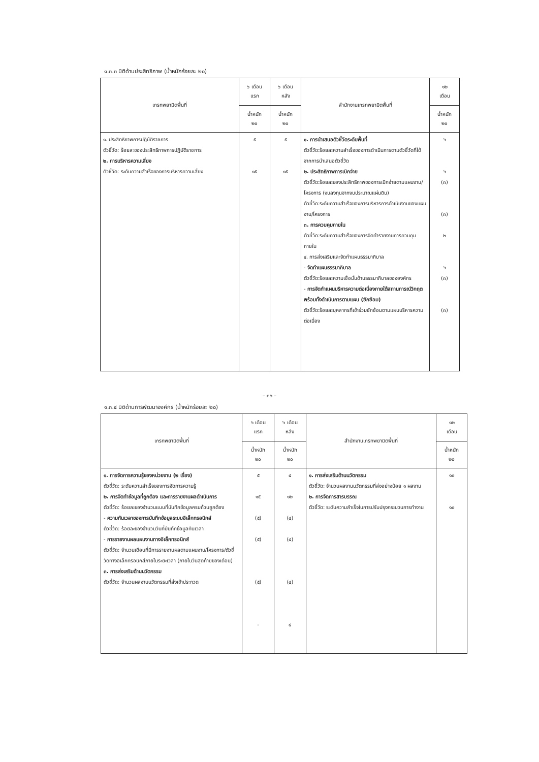๑.๓.๓ มิติด้านประสิทธิภาพ (น้ำหนักร้อยละ ๒๐)
| เกรทพยามิตพื้นที่ | ๖ เดือน แรก | ๖ เดือน หลัง | สำนักงานเกรทพยามิตพื้นที่ | ๑๒ เดือน |
| --- | --- | --- | --- | --- |
| | น้ำหนัก ๒๐ | น้ำหนัก ๒๐ | | น้ำหนัก ๒๐ |
| ๑. ประสิทธิภาพการปฏิบัติราชการ ตัวชี้วัด: ร้อยละของประสิทธิภาพการปฏิบัติราชการ ๒. การบริหารความเสี่ยง ตัวชี้วัด: ระดับความสำเร็จของการบริหารความเสี่ยง | ๕ ๑๕ | ๕ ๑๕ | ๑. การนำเสนอตัวชี้วัดระดับพื้นที่ ตัวชี้วัด:ร้อยละความสำเร็จของการดำเนินการตามตัวชี้วัดที่ได้จากการนำเสนอตัวชี้วัด ๒. ประสิทธิภาพการเบิกจ่าย ตัวชี้วัด:ร้อยละของประสิทธิภาพของการเบิกจ่ายตามแผนงาน/โครงการ (งบลงทุนจากงบประมาณแผ่นดิน) ตัวชี้วัด:ระดับความสำเร็จของการบริหารการดำเนินงานของแผนงาน/โครงการ ๓. การควบคุมภายใน ตัวชี้วัด:ระดับความสำเร็จของการจัดทำรายงานการควบคุมภายใน ๔. การส่งเสริมและจัดทำแผนธรรมาภิบาล - จัดทำแผนธรรมาภิบาล ตัวชี้วัด:ร้อยละความเชื่อมั่นด้านธรรมาภิบาลขององค์กร - การจัดทำแผนบริหารความต่อเนื่องภายใต้สถานการณ์วิกฤต พร้อมทั้งดำเนินการตามแผน (ซักซ้อม) ตัวชี้วัด:ร้อยละบุคลากรที่เข้าร่วมซักซ้อมตามแผนบริหารความต่อเนื่อง | ๖ ๖ (๓) (๓) ๒ ๖ (๓) (๓) |
– ๓๖ –
๑.๓.๔ มิติด้านการพัฒนาองค์กร (น้ำหนักร้อยละ ๒๐)
| เกรทพยามิตพื้นที่ | ๖ เดือน แรก | ๖ เดือน หลัง | สำนักงานเกรทพยามิตพื้นที่ | ๑๒ เดือน |
| --- | --- | --- | --- | --- |
| | น้ำหนัก ๒๐ | น้ำหนัก ๒๐ | | น้ำหนัก ๒๐ |
| ๑. การจัดการความรู้ของหน่วยงาน (๒ เรื่อง) ตัวชี้วัด: ระดับความสำเร็จของการจัดการความรู้ ๒. การจัดทำข้อมูลที่ถูกต้อง และการรายงานผลดำเนินการ ตัวชี้วัด: ร้อยละของจำนวนแบบที่บันทึกข้อมูลครบถ้วนถูกต้อง - ความทันเวลาของการบันทึกข้อมูลระบบอิเล็กทรอนิกส์ ตัวชี้วัด: ร้อยละของจำนวนวันที่บันทึกข้อมูลทันเวลา - การรายงานผลแผนงานทางอิเล็กทรอนิกส์ ตัวชี้วัด: จำนวนเดือนที่มีการรายงานผลตามแผนงาน/โครงการ/ตัวชี้วัดทางอิเล็กทรอนิกส์ภายในระยะเวลา (ภายในวันสุดท้ายของเดือน) ๓. การส่งเสริมด้านนวัตกรรม ตัวชี้วัด: จำนวนผลงานนวัตกรรมที่ส่งเข้าประกวด | ๕ ๑๕ (๕) (๕) (๕) - | ๔ ๑๒ (๔) (๔) (๔) ๔ | ๑. การส่งเสริมด้านนวัตกรรม ตัวชี้วัด: จำนวนผลงานนวัตกรรมที่ส่งอย่างน้อย ๑ ผลงาน ๒. การจัดการสารบรรณ ตัวชี้วัด: ระดับความสำเร็จในการปรับปรุงกระบวนการทำงาน | ๑๐ ๑๐ |